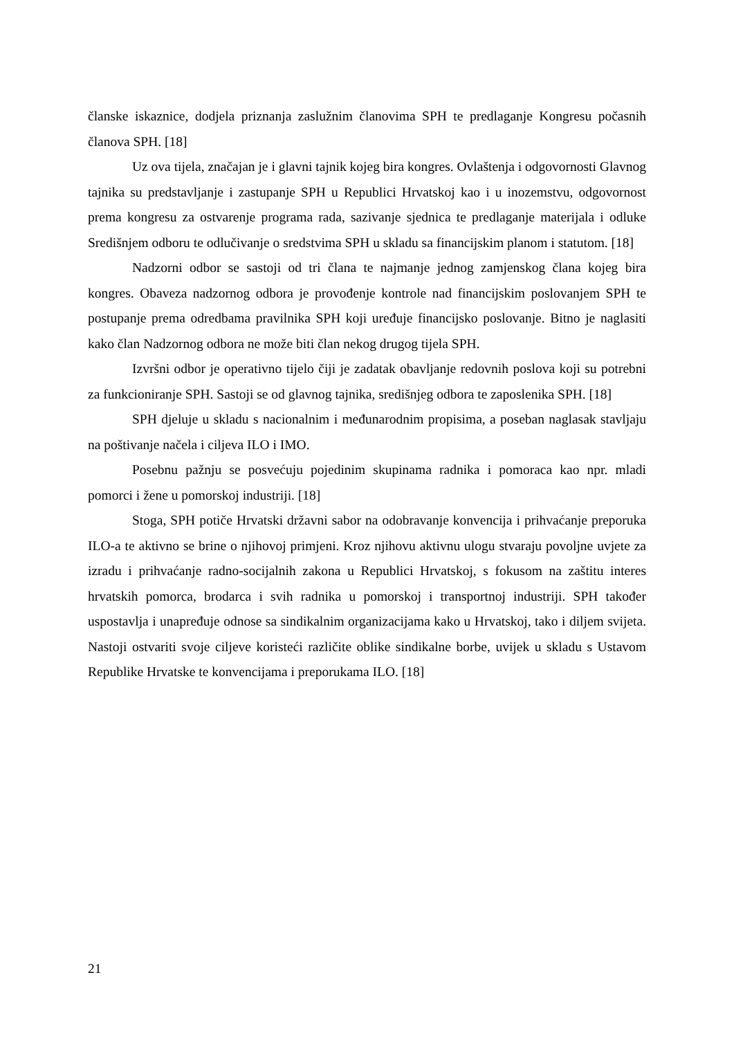članske iskaznice, dodjela priznanja zaslužnim članovima SPH te predlaganje Kongresu počasnih članova SPH. [18]
Uz ova tijela, značajan je i glavni tajnik kojeg bira kongres. Ovlaštenja i odgovornosti Glavnog tajnika su predstavljanje i zastupanje SPH u Republici Hrvatskoj kao i u inozemstvu, odgovornost prema kongresu za ostvarenje programa rada, sazivanje sjednica te predlaganje materijala i odluke Središnjem odboru te odlučivanje o sredstvima SPH u skladu sa financijskim planom i statutom. [18]
Nadzorni odbor se sastoji od tri člana te najmanje jednog zamjenskog člana kojeg bira kongres. Obaveza nadzornog odbora je provođenje kontrole nad financijskim poslovanjem SPH te postupanje prema odredbama pravilnika SPH koji uređuje financijsko poslovanje. Bitno je naglasiti kako član Nadzornog odbora ne može biti član nekog drugog tijela SPH.
Izvršni odbor je operativno tijelo čiji je zadatak obavljanje redovnih poslova koji su potrebni za funkcioniranje SPH. Sastoji se od glavnog tajnika, središnjeg odbora te zaposlenika SPH. [18]
SPH djeluje u skladu s nacionalnim i međunarodnim propisima, a poseban naglasak stavljaju na poštivanje načela i ciljeva ILO i IMO.
Posebnu pažnju se posvećuju pojedinim skupinama radnika i pomoraca kao npr. mladi pomorci i žene u pomorskoj industriji. [18]
Stoga, SPH potiče Hrvatski državni sabor na odobravanje konvencija i prihvaćanje preporuka ILO-a te aktivno se brine o njihovoj primjeni. Kroz njihovu aktivnu ulogu stvaraju povoljne uvjete za izradu i prihvaćanje radno-socijalnih zakona u Republici Hrvatskoj, s fokusom na zaštitu interes hrvatskih pomorca, brodarca i svih radnika u pomorskoj i transportnoj industriji. SPH također uspostavlja i unapređuje odnose sa sindikalnim organizacijama kako u Hrvatskoj, tako i diljem svijeta. Nastoji ostvariti svoje ciljeve koristeći različite oblike sindikalne borbe, uvijek u skladu s Ustavom Republike Hrvatske te konvencijama i preporukama ILO. [18]
21